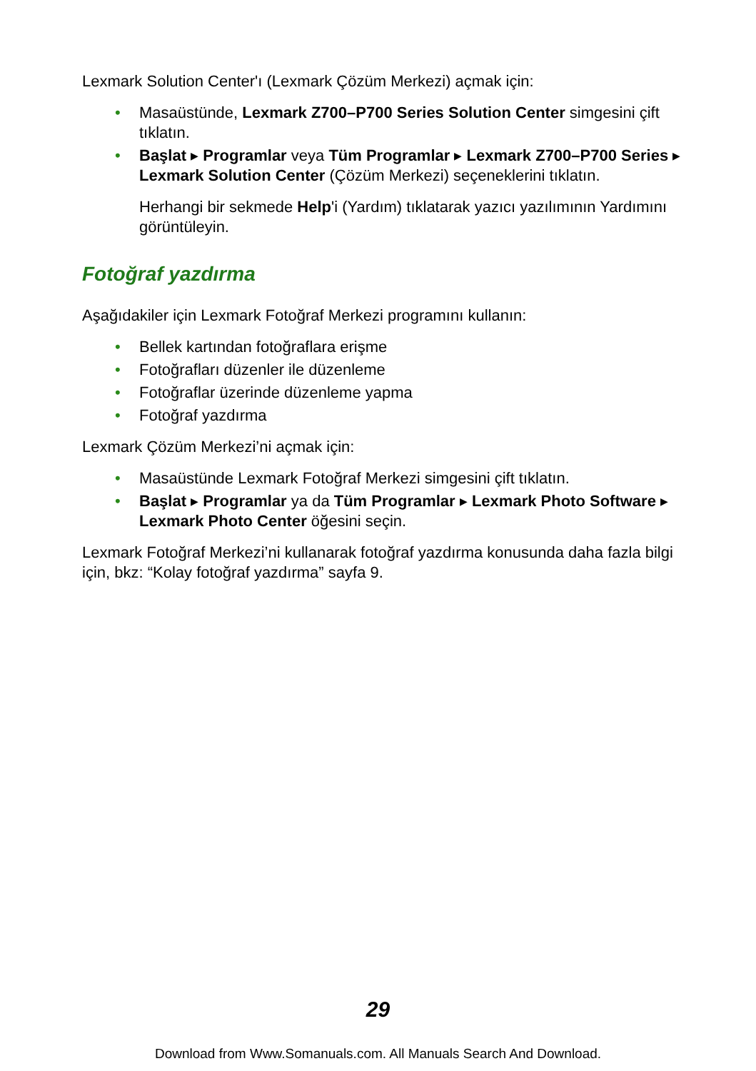Lexmark Solution Center'ı (Lexmark Çözüm Merkezi) açmak için:
• Masaüstünde, Lexmark Z700–P700 Series Solution Center simgesini çift tıklatın.
• Başlat ▶ Programlar veya Tüm Programlar ▶ Lexmark Z700–P700 Series ▶ Lexmark Solution Center (Çözüm Merkezi) seçeneklerini tıklatın.
Herhangi bir sekmede Help'i (Yardım) tıklatarak yazıcı yazılımının Yardımını görüntüleyin.
Fotoğraf yazdırma
Aşağıdakiler için Lexmark Fotoğraf Merkezi programını kullanın:
• Bellek kartından fotoğraflara erişme
• Fotoğrafları düzenler ile düzenleme
• Fotoğraflar üzerinde düzenleme yapma
• Fotoğraf yazdırma
Lexmark Çözüm Merkezi’ni açmak için:
• Masaüstünde Lexmark Fotoğraf Merkezi simgesini çift tıklatın.
• Başlat ▶ Programlar ya da Tüm Programlar ▶ Lexmark Photo Software ▶ Lexmark Photo Center öğesini seçin.
Lexmark Fotoğraf Merkezi’ni kullanarak fotoğraf yazdırma konusunda daha fazla bilgi için, bkz: “Kolay fotoğraf yazdırma” sayfa 9.
29
Download from Www.Somanuals.com. All Manuals Search And Download.